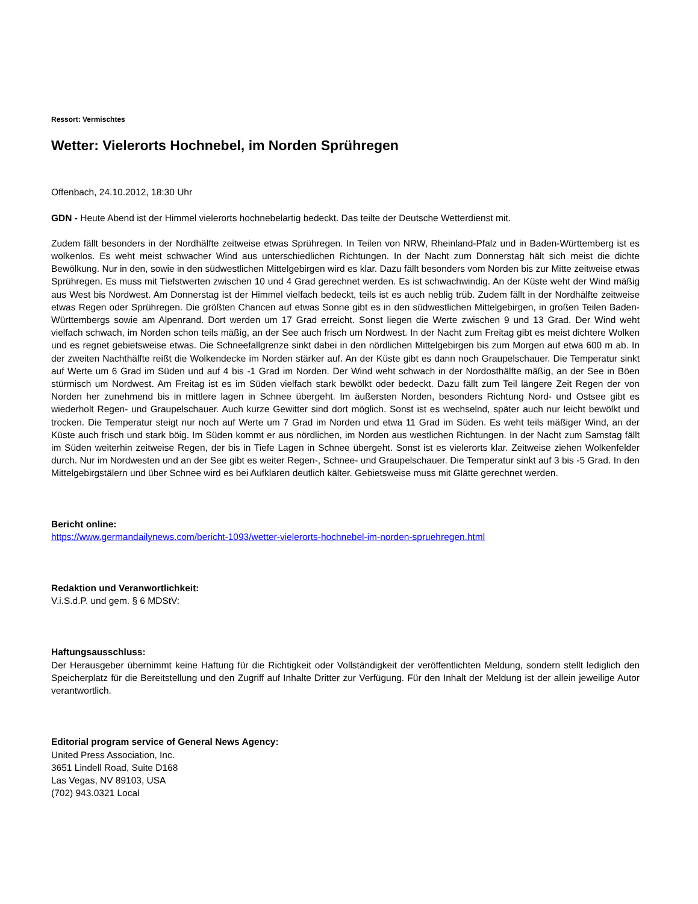Ressort: Vermischtes
Wetter: Vielerorts Hochnebel, im Norden Sprühregen
Offenbach, 24.10.2012, 18:30 Uhr
GDN - Heute Abend ist der Himmel vielerorts hochnebelartig bedeckt. Das teilte der Deutsche Wetterdienst mit.
Zudem fällt besonders in der Nordhälfte zeitweise etwas Sprühregen. In Teilen von NRW, Rheinland-Pfalz und in Baden-Württemberg ist es wolkenlos. Es weht meist schwacher Wind aus unterschiedlichen Richtungen. In der Nacht zum Donnerstag hält sich meist die dichte Bewölkung. Nur in den, sowie in den südwestlichen Mittelgebirgen wird es klar. Dazu fällt besonders vom Norden bis zur Mitte zeitweise etwas Sprühregen. Es muss mit Tiefstwerten zwischen 10 und 4 Grad gerechnet werden. Es ist schwachwindig. An der Küste weht der Wind mäßig aus West bis Nordwest. Am Donnerstag ist der Himmel vielfach bedeckt, teils ist es auch neblig trüb. Zudem fällt in der Nordhälfte zeitweise etwas Regen oder Sprühregen. Die größten Chancen auf etwas Sonne gibt es in den südwestlichen Mittelgebirgen, in großen Teilen Baden-Württembergs sowie am Alpenrand. Dort werden um 17 Grad erreicht. Sonst liegen die Werte zwischen 9 und 13 Grad. Der Wind weht vielfach schwach, im Norden schon teils mäßig, an der See auch frisch um Nordwest. In der Nacht zum Freitag gibt es meist dichtere Wolken und es regnet gebietsweise etwas. Die Schneefallgrenze sinkt dabei in den nördlichen Mittelgebirgen bis zum Morgen auf etwa 600 m ab. In der zweiten Nachthälfte reißt die Wolkendecke im Norden stärker auf. An der Küste gibt es dann noch Graupelschauer. Die Temperatur sinkt auf Werte um 6 Grad im Süden und auf 4 bis -1 Grad im Norden. Der Wind weht schwach in der Nordosthälfte mäßig, an der See in Böen stürmisch um Nordwest. Am Freitag ist es im Süden vielfach stark bewölkt oder bedeckt. Dazu fällt zum Teil längere Zeit Regen der von Norden her zunehmend bis in mittlere lagen in Schnee übergeht. Im äußersten Norden, besonders Richtung Nord- und Ostsee gibt es wiederholt Regen- und Graupelschauer. Auch kurze Gewitter sind dort möglich. Sonst ist es wechselnd, später auch nur leicht bewölkt und trocken. Die Temperatur steigt nur noch auf Werte um 7 Grad im Norden und etwa 11 Grad im Süden. Es weht teils mäßiger Wind, an der Küste auch frisch und stark böig. Im Süden kommt er aus nördlichen, im Norden aus westlichen Richtungen. In der Nacht zum Samstag fällt im Süden weiterhin zeitweise Regen, der bis in Tiefe Lagen in Schnee übergeht. Sonst ist es vielerorts klar. Zeitweise ziehen Wolkenfelder durch. Nur im Nordwesten und an der See gibt es weiter Regen-, Schnee- und Graupelschauer. Die Temperatur sinkt auf 3 bis -5 Grad. In den Mittelgebirgstälern und über Schnee wird es bei Aufklaren deutlich kälter. Gebietsweise muss mit Glätte gerechnet werden.
Bericht online:
https://www.germandailynews.com/bericht-1093/wetter-vielerorts-hochnebel-im-norden-spruehregen.html
Redaktion und Veranwortlichkeit:
V.i.S.d.P. und gem. § 6 MDStV:
Haftungsausschluss:
Der Herausgeber übernimmt keine Haftung für die Richtigkeit oder Vollständigkeit der veröffentlichten Meldung, sondern stellt lediglich den Speicherplatz für die Bereitstellung und den Zugriff auf Inhalte Dritter zur Verfügung. Für den Inhalt der Meldung ist der allein jeweilige Autor verantwortlich.
Editorial program service of General News Agency:
United Press Association, Inc.
3651 Lindell Road, Suite D168
Las Vegas, NV 89103, USA
(702) 943.0321 Local